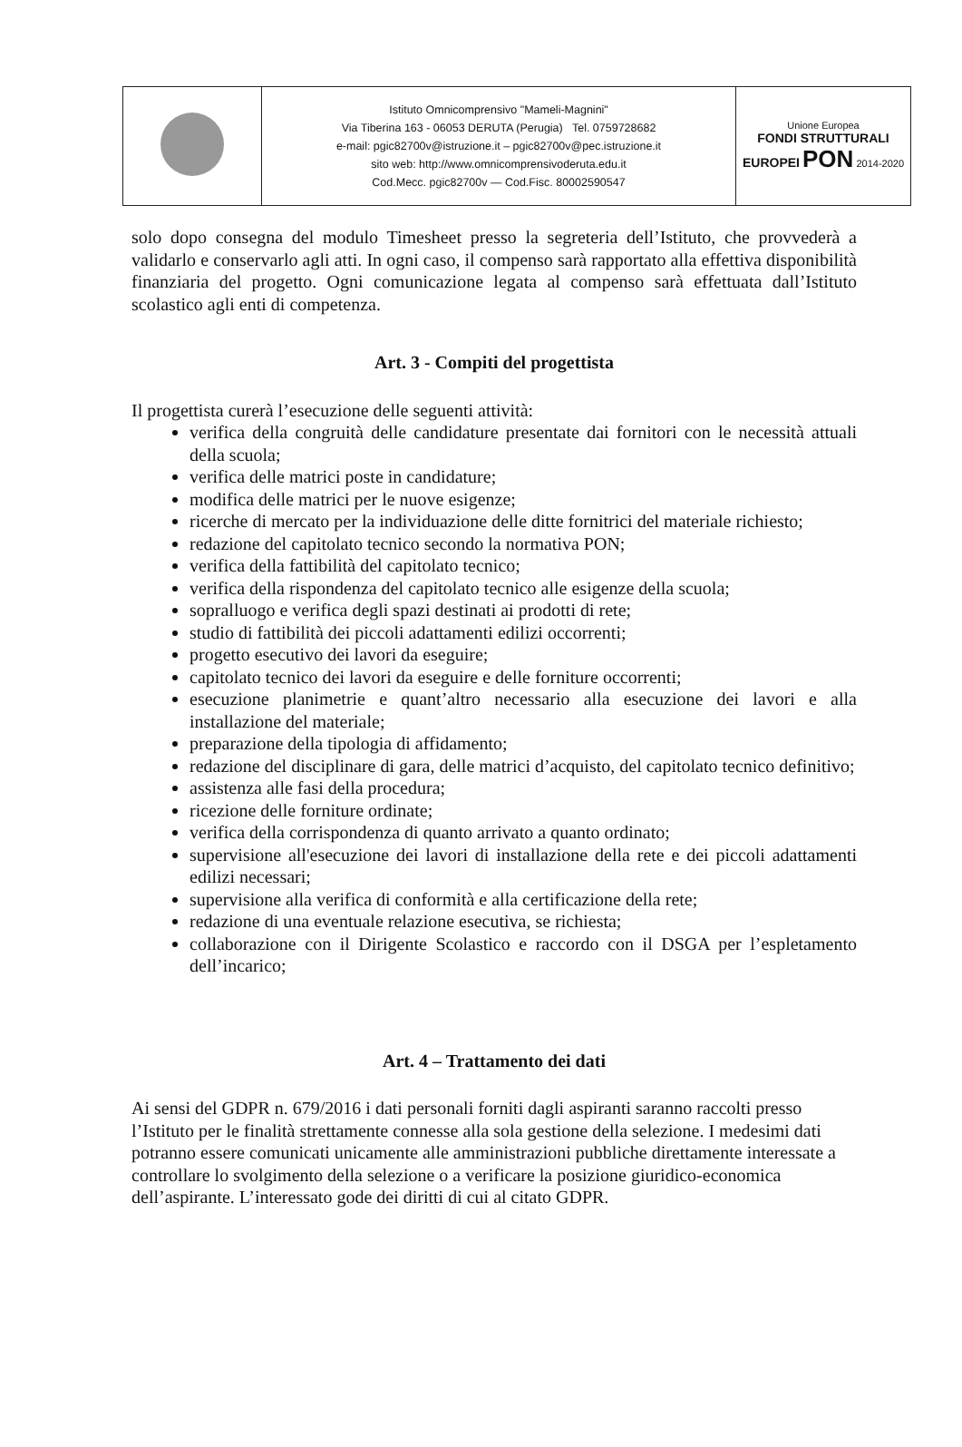| | Istituto Omnicomprensivo "Mameli-Magnini" Via Tiberina 163 - 06053 DERUTA (Perugia) Tel. 0759728682 e-mail: pgic82700v@istruzione.it – pgic82700v@pec.istruzione.it sito web: http://www.omnicomprensivoderuta.edu.it Cod.Mecc. pgic82700v — Cod.Fisc. 80002590547 | Unione Europea FONDI STRUTTURALI EUROPEI PON 2014-2020 |
solo dopo consegna del modulo Timesheet presso la segreteria dell’Istituto, che provvederà a validarlo e conservarlo agli atti. In ogni caso, il compenso sarà rapportato alla effettiva disponibilità finanziaria del progetto. Ogni comunicazione legata al compenso sarà effettuata dall’Istituto scolastico agli enti di competenza.
Art. 3 - Compiti del progettista
Il progettista curerà l’esecuzione delle seguenti attività:
verifica della congruità delle candidature presentate dai fornitori con le necessità attuali della scuola;
verifica delle matrici poste in candidature;
modifica delle matrici per le nuove esigenze;
ricerche di mercato per la individuazione delle ditte fornitrici del materiale richiesto;
redazione del capitolato tecnico secondo la normativa PON;
verifica della fattibilità del capitolato tecnico;
verifica della rispondenza del capitolato tecnico alle esigenze della scuola;
sopralluogo e verifica degli spazi destinati ai prodotti di rete;
studio di fattibilità dei piccoli adattamenti edilizi occorrenti;
progetto esecutivo dei lavori da eseguire;
capitolato tecnico dei lavori da eseguire e delle forniture occorrenti;
esecuzione planimetrie e quant’altro necessario alla esecuzione dei lavori e alla installazione del materiale;
preparazione della tipologia di affidamento;
redazione del disciplinare di gara, delle matrici d’acquisto, del capitolato tecnico definitivo;
assistenza alle fasi della procedura;
ricezione delle forniture ordinate;
verifica della corrispondenza di quanto arrivato a quanto ordinato;
supervisione all'esecuzione dei lavori di installazione della rete e dei piccoli adattamenti edilizi necessari;
supervisione alla verifica di conformità e alla certificazione della rete;
redazione di una eventuale relazione esecutiva, se richiesta;
collaborazione con il Dirigente Scolastico e raccordo con il DSGA per l’espletamento dell’incarico;
Art. 4 – Trattamento dei dati
Ai sensi del GDPR n. 679/2016 i dati personali forniti dagli aspiranti saranno raccolti presso l’Istituto per le finalità strettamente connesse alla sola gestione della selezione. I medesimi dati potranno essere comunicati unicamente alle amministrazioni pubbliche direttamente interessate a controllare lo svolgimento della selezione o a verificare la posizione giuridico-economica dell’aspirante. L’interessato gode dei diritti di cui al citato GDPR.